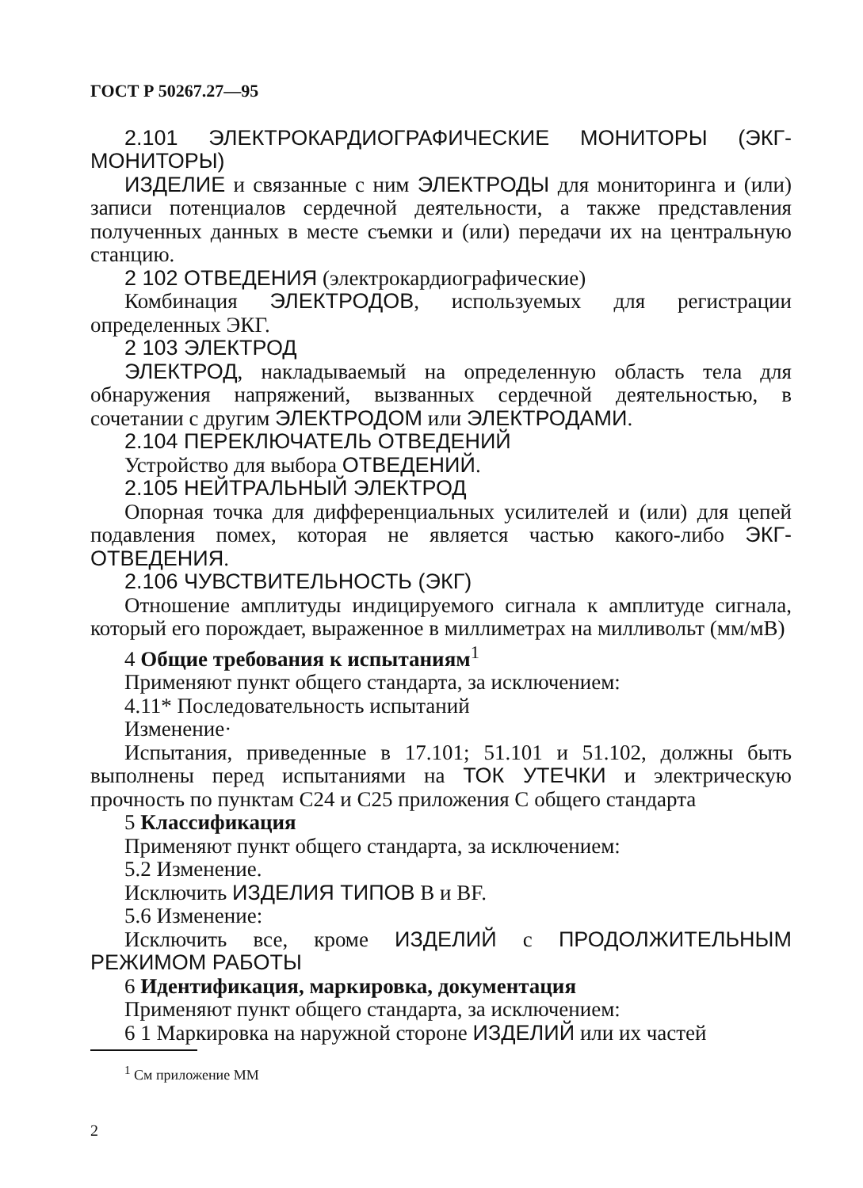ГОСТ Р 50267.27—95
2.101 ЭЛЕКТРОКАРДИОГРАФИЧЕСКИЕ МОНИТОРЫ (ЭКГ-МОНИТОРЫ)
ИЗДЕЛИЕ и связанные с ним ЭЛЕКТРОДЫ для мониторинга и (или) записи потенциалов сердечной деятельности, а также представления полученных данных в месте съемки и (или) передачи их на центральную станцию.
2 102 ОТВЕДЕНИЯ (электрокардиографические)
Комбинация ЭЛЕКТРОДОВ, используемых для регистрации определенных ЭКГ.
2 103 ЭЛЕКТРОД
ЭЛЕКТРОД, накладываемый на определенную область тела для обнаружения напряжений, вызванных сердечной деятельностью, в сочетании с другим ЭЛЕКТРОДОМ или ЭЛЕКТРОДАМИ.
2.104 ПЕРЕКЛЮЧАТЕЛЬ ОТВЕДЕНИЙ
Устройство для выбора ОТВЕДЕНИЙ.
2.105 НЕЙТРАЛЬНЫЙ ЭЛЕКТРОД
Опорная точка для дифференциальных усилителей и (или) для цепей подавления помех, которая не является частью какого-либо ЭКГ-ОТВЕДЕНИЯ.
2.106 ЧУВСТВИТЕЛЬНОСТЬ (ЭКГ)
Отношение амплитуды индицируемого сигнала к амплитуде сигнала, который его порождает, выраженное в миллиметрах на милливольт (мм/мВ)
4 Общие требования к испытаниям<sup>1</sup>
Применяют пункт общего стандарта, за исключением:
4.11* Последовательность испытаний
Изменение·
Испытания, приведенные в 17.101; 51.101 и 51.102, должны быть выполнены перед испытаниями на ТОК УТЕЧКИ и электрическую прочность по пунктам С24 и С25 приложения С общего стандарта
5 Классификация
Применяют пункт общего стандарта, за исключением:
5.2 Изменение.
Исключить ИЗДЕЛИЯ ТИПОВ В и BF.
5.6 Изменение:
Исключить все, кроме ИЗДЕЛИЙ с ПРОДОЛЖИТЕЛЬНЫМ РЕЖИМОМ РАБОТЫ
6 Идентификация, маркировка, документация
Применяют пункт общего стандарта, за исключением:
6 1 Маркировка на наружной стороне ИЗДЕЛИЙ или их частей
<sup>1</sup> См приложение ММ
2